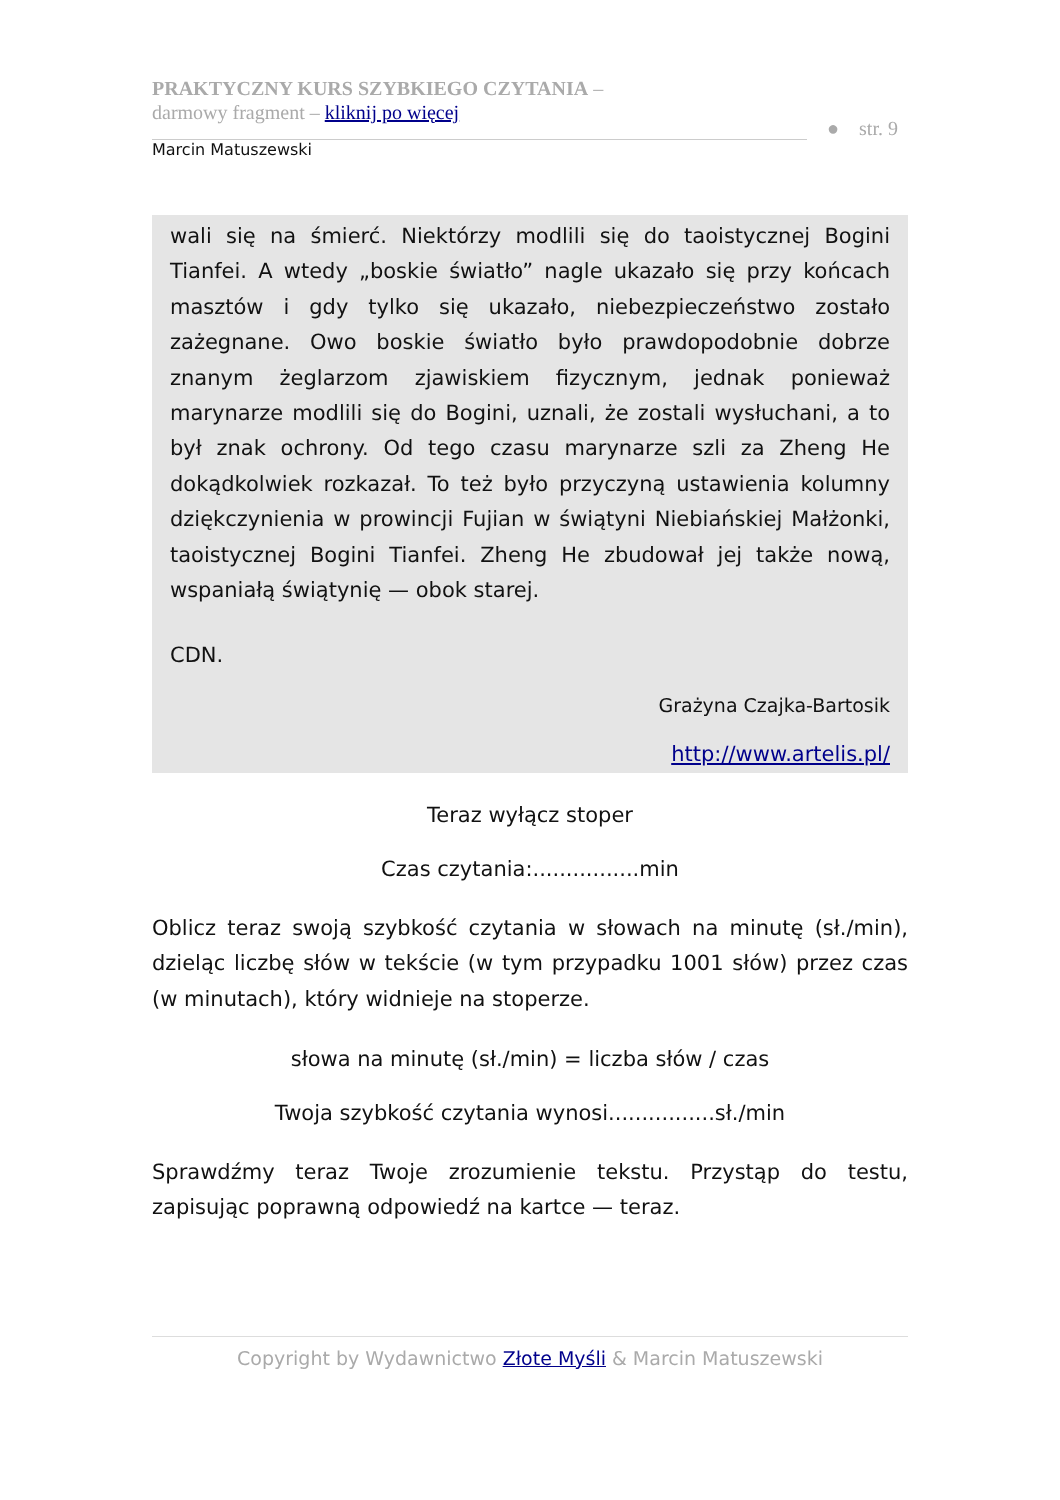PRAKTYCZNY KURS SZYBKIEGO CZYTANIA –
darmowy fragment – kliknij po więcej
● str. 9
Marcin Matuszewski
wali się na śmierć. Niektórzy modlili się do taoistycznej Bogini Tianfei. A wtedy „boskie światło” nagle ukazało się przy końcach masztów i gdy tylko się ukazało, niebezpieczeństwo zostało zażegnane. Owo boskie światło było prawdopodobnie dobrze znanym żeglarzom zjawiskiem fizycznym, jednak ponieważ marynarze modlili się do Bogini, uznali, że zostali wysłuchani, a to był znak ochrony. Od tego czasu marynarze szli za Zheng He dokądkolwiek rozkazał. To też było przyczyną ustawienia kolumny dziękczynienia w prowincji Fujian w świątyni Niebiańskiej Małżonki, taoistycznej Bogini Tianfei. Zheng He zbudował jej także nową, wspaniałą świątynię — obok starej.
CDN.
Grażyna Czajka-Bartosik
http://www.artelis.pl/
Teraz wyłącz stoper
Czas czytania:................min
Oblicz teraz swoją szybkość czytania w słowach na minutę (sł./min), dzieląc liczbę słów w tekście (w tym przypadku 1001 słów) przez czas (w minutach), który widnieje na stoperze.
słowa na minutę (sł./min) = liczba słów / czas
Twoja szybkość czytania wynosi................sł./min
Sprawdźmy teraz Twoje zrozumienie tekstu. Przystąp do testu, zapisując poprawną odpowiedź na kartce — teraz.
Copyright by Wydawnictwo Złote Myśli & Marcin Matuszewski